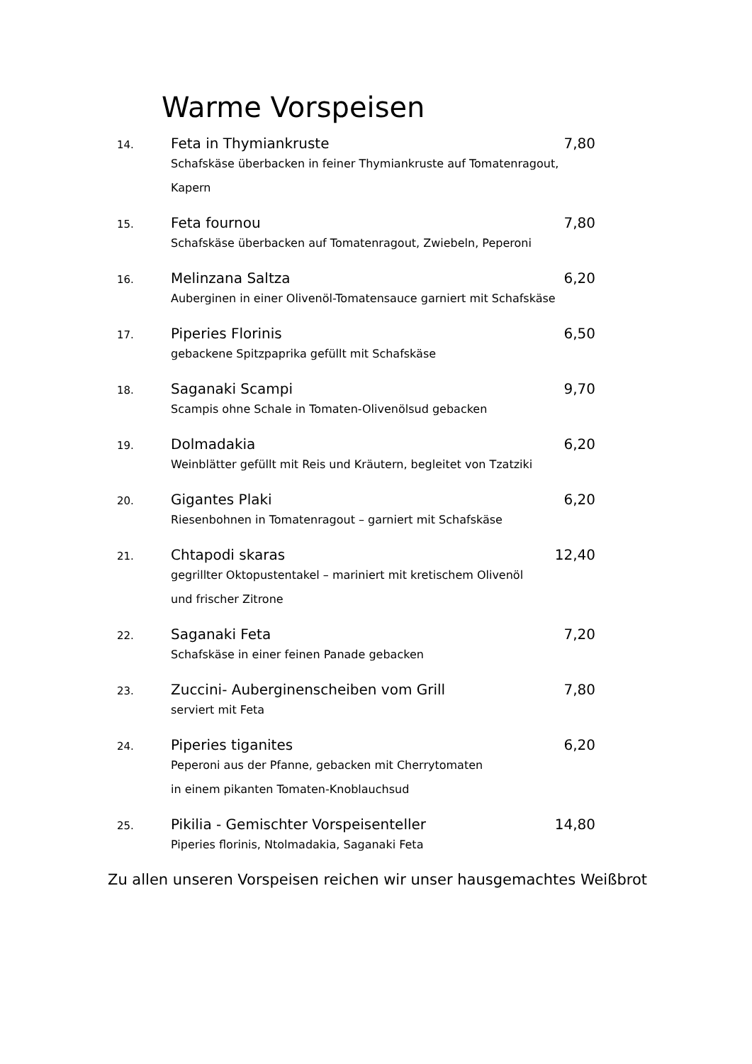Warme Vorspeisen
14.
Feta in Thymiankruste 7,80
Schafskäse überbacken in feiner Thymiankruste auf Tomatenragout, Kapern
15.
Feta fournou 7,80
Schafskäse überbacken auf Tomatenragout, Zwiebeln, Peperoni
16.
Melinzana Saltza 6,20
Auberginen in einer Olivenöl-Tomatensauce garniert mit Schafskäse
17.
Piperies Florinis 6,50
gebackene Spitzpaprika gefüllt mit Schafskäse
18.
Saganaki Scampi 9,70
Scampis ohne Schale in Tomaten-Olivenölsud gebacken
19.
Dolmadakia 6,20
Weinblätter gefüllt mit Reis und Kräutern, begleitet von Tzatziki
20.
Gigantes Plaki 6,20
Riesenbohnen in Tomatenragout – garniert mit Schafskäse
21.
Chtapodi skaras 12,40
gegrillter Oktopustentakel – mariniert mit kretischem Olivenöl
und frischer Zitrone
22.
Saganaki Feta 7,20
Schafskäse in einer feinen Panade gebacken
23.
Zuccini- Auberginenscheiben vom Grill 7,80
serviert mit Feta
24.
Piperies tiganites 6,20
Peperoni aus der Pfanne, gebacken mit Cherrytomaten
in einem pikanten Tomaten-Knoblauchsud
25.
Pikilia - Gemischter Vorspeisenteller 14,80
Piperies florinis, Ntolmadakia, Saganaki Feta
Zu allen unseren Vorspeisen reichen wir unser hausgemachtes Weißbrot